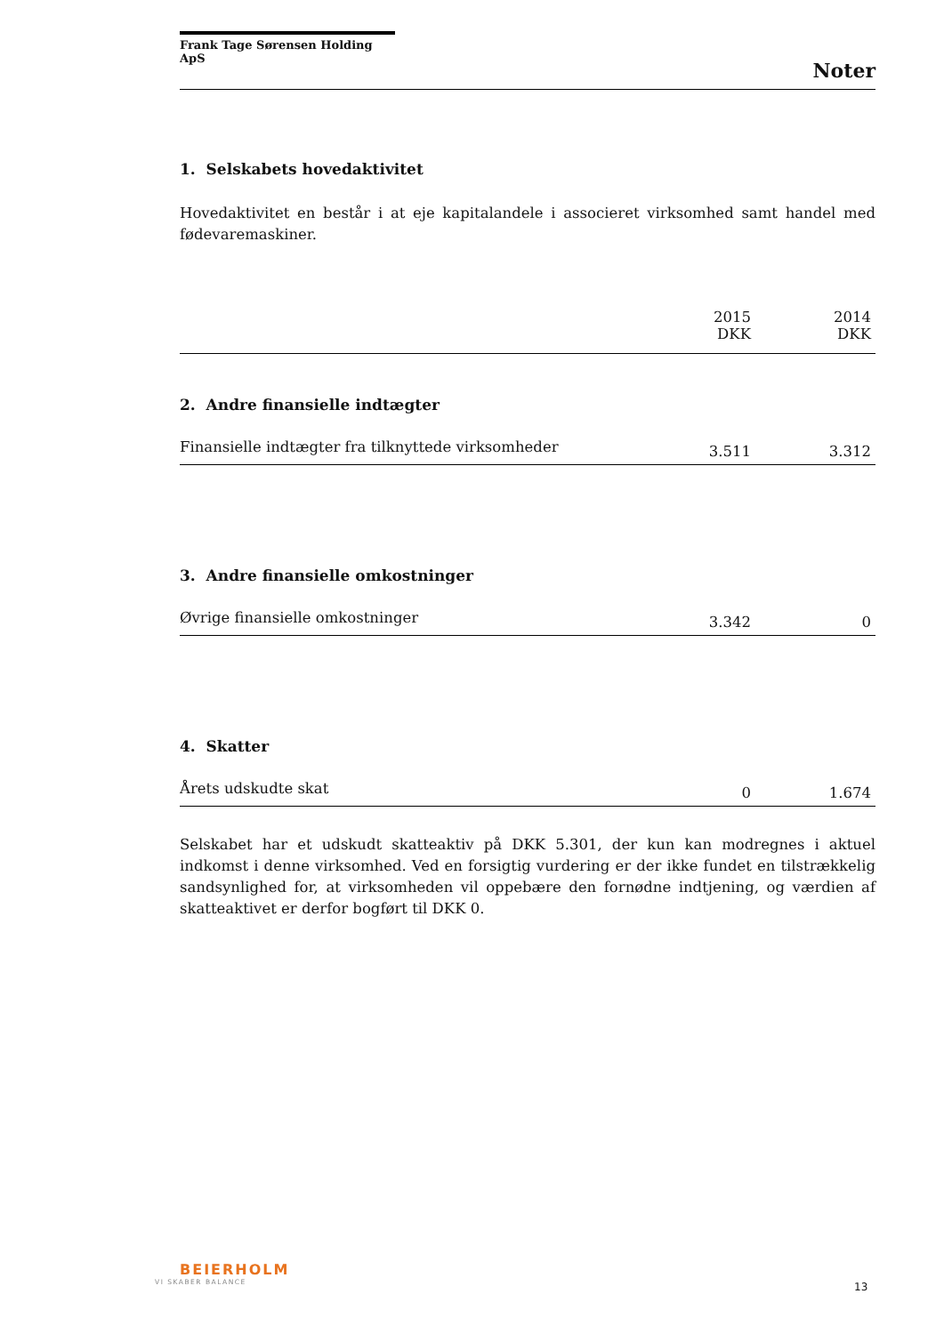Frank Tage Sørensen Holding ApS
Noter
1. Selskabets hovedaktivitet
Hovedaktivitet en består i at eje kapitalandele i associeret virksomhed samt handel med fødevaremaskiner.
| | 2015 DKK | 2014 DKK |
| --- | --- | --- |
2. Andre finansielle indtægter
| Finansielle indtægter fra tilknyttede virksomheder | 3.511 | 3.312 |
3. Andre finansielle omkostninger
| Øvrige finansielle omkostninger | 3.342 | 0 |
4. Skatter
| Årets udskudte skat | 0 | 1.674 |
Selskabet har et udskudt skatteaktiv på DKK 5.301, der kun kan modregnes i aktuel indkomst i denne virksomhed. Ved en forsigtig vurdering er der ikke fundet en tilstrækkelig sandsynlighed for, at virksomheden vil oppebære den fornødne indtjening, og værdien af skatteaktivet er derfor bogført til DKK 0.
BEIERHOLM
VI SKABER BALANCE
13